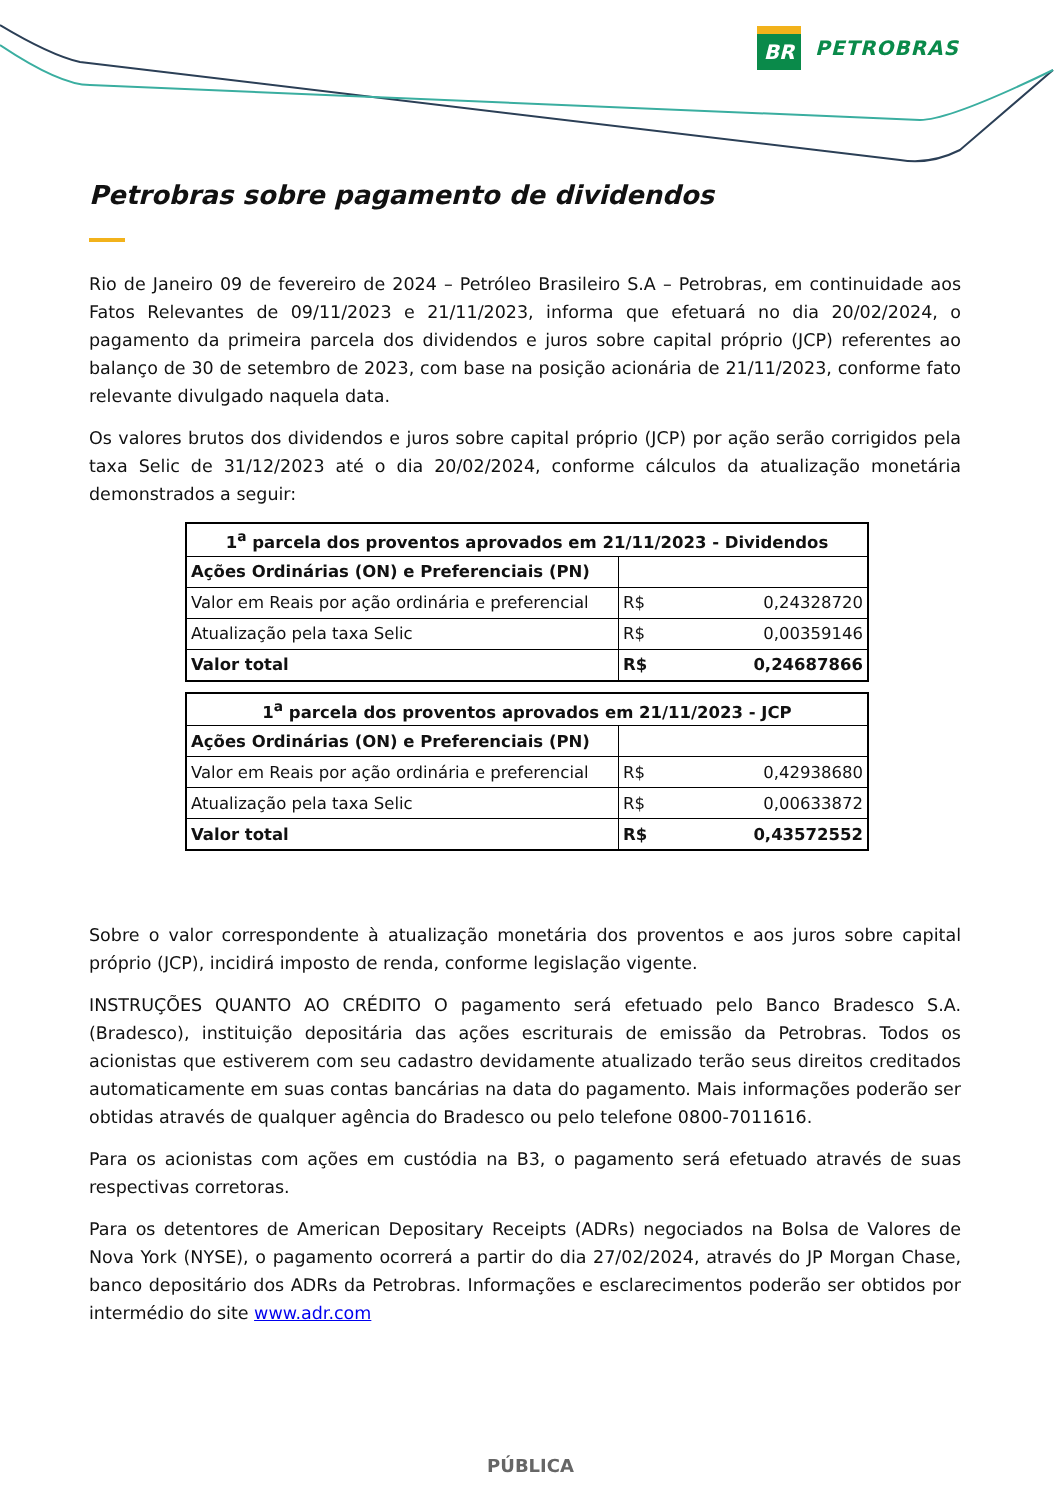BR
PETROBRAS
Petrobras sobre pagamento de dividendos
Rio de Janeiro 09 de fevereiro de 2024 – Petróleo Brasileiro S.A – Petrobras, em continuidade aos Fatos Relevantes de 09/11/2023 e 21/11/2023, informa que efetuará no dia 20/02/2024, o pagamento da primeira parcela dos dividendos e juros sobre capital próprio (JCP) referentes ao balanço de 30 de setembro de 2023, com base na posição acionária de 21/11/2023, conforme fato relevante divulgado naquela data.
Os valores brutos dos dividendos e juros sobre capital próprio (JCP) por ação serão corrigidos pela taxa Selic de 31/12/2023 até o dia 20/02/2024, conforme cálculos da atualização monetária demonstrados a seguir:
| 1<sup>a</sup> parcela dos proventos aprovados em 21/11/2023 - Dividendos | |
| --- | --- |
| Ações Ordinárias (ON) e Preferenciais (PN) | |
| Valor em Reais por ação ordinária e preferencial | R$ 0,24328720 |
| Atualização pela taxa Selic | R$ 0,00359146 |
| Valor total | R$ 0,24687866 |
| 1<sup>a</sup> parcela dos proventos aprovados em 21/11/2023 - JCP | |
| --- | --- |
| Ações Ordinárias (ON) e Preferenciais (PN) | |
| Valor em Reais por ação ordinária e preferencial | R$ 0,42938680 |
| Atualização pela taxa Selic | R$ 0,00633872 |
| Valor total | R$ 0,43572552 |
Sobre o valor correspondente à atualização monetária dos proventos e aos juros sobre capital próprio (JCP), incidirá imposto de renda, conforme legislação vigente.
INSTRUÇÕES QUANTO AO CRÉDITO O pagamento será efetuado pelo Banco Bradesco S.A. (Bradesco), instituição depositária das ações escriturais de emissão da Petrobras. Todos os acionistas que estiverem com seu cadastro devidamente atualizado terão seus direitos creditados automaticamente em suas contas bancárias na data do pagamento. Mais informações poderão ser obtidas através de qualquer agência do Bradesco ou pelo telefone 0800-7011616.
Para os acionistas com ações em custódia na B3, o pagamento será efetuado através de suas respectivas corretoras.
Para os detentores de American Depositary Receipts (ADRs) negociados na Bolsa de Valores de Nova York (NYSE), o pagamento ocorrerá a partir do dia 27/02/2024, através do JP Morgan Chase, banco depositário dos ADRs da Petrobras. Informações e esclarecimentos poderão ser obtidos por intermédio do site www.adr.com
PÚBLICA